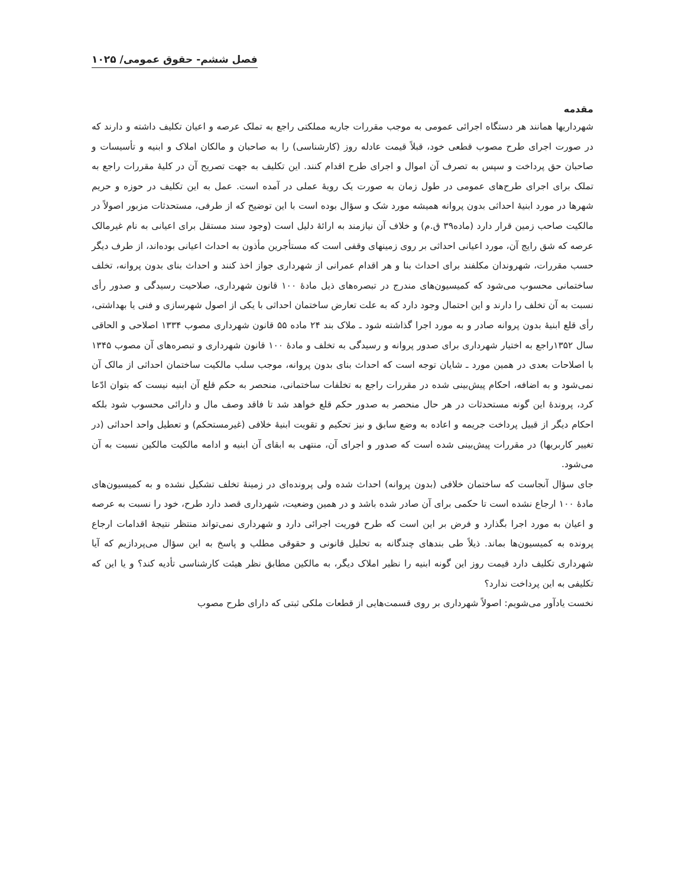فصل ششم- حقوق عمومی/ ۱۰۲۵
مقدمه
شهرداریها همانند هر دستگاه اجرائی عمومی به موجب مقررات جاریه مملکتی راجع به تملک عرصه و اعیان تکلیف داشته و دارند که در صورت اجرای طرح مصوب قطعی خود، قبلاً قیمت عادله روز (کارشناسی) را به صاحبان و مالکان املاک و ابنیه و تأسیسات و صاحبان حق پرداخت و سپس به تصرف آن اموال و اجرای طرح اقدام کنند. این تکلیف به جهت تصریح آن در کلیهٔ مقررات راجع به تملک برای اجرای طرح‌های عمومی در طول زمان به صورت یک رویهٔ عملی در آمده است. عمل به این تکلیف در حوزه و حریم شهرها در مورد ابنیهٔ احداثی بدون پروانه همیشه مورد شک و سؤال بوده است با این توضیح که از طرفی، مستحدثات مزبور اصولاً در مالکیت صاحب زمین قرار دارد (ماده۳۹ ق.م) و خلاف آن نیازمند به ارائهٔ دلیل است (وجود سند مستقل برای اعیانی به نام غیرمالک عرصه که شق رایج آن، مورد اعیانی احداثی بر روی زمینهای وقفی است که مستأجرین مأذون به احداث اعیانی بوده‌اند، از طرف دیگر حسب مقررات، شهروندان مکلفند برای احداث بنا و هر اقدام عمرانی از شهرداری جواز اخذ کنند و احداث بنای بدون پروانه، تخلف ساختمانی محسوب می‌شود که کمیسیون‌های مندرج در تبصره‌های ذیل مادهٔ ۱۰۰ قانون شهرداری، صلاحیت رسیدگی و صدور رأی نسبت به آن تخلف را دارند و این احتمال وجود دارد که به علت تعارض ساختمان احداثی با یکی از اصول شهرسازی و فنی یا بهداشتی، رأی قلع ابنیهٔ بدون پروانه صادر و به مورد اجرا گذاشته شود ـ ملاک بند ۲۴ ماده ۵۵ قانون شهرداری مصوب ۱۳۳۴ اصلاحی و الحاقی سال ۱۳۵۲راجع به اختیار شهرداری برای صدور پروانه و رسیدگی به تخلف و مادهٔ ۱۰۰ قانون شهرداری و تبصره‌های آن مصوب ۱۳۴۵ با اصلاحات بعدی در همین مورد ـ شایان توجه است که احداث بنای بدون پروانه، موجب سلب مالکیت ساختمان احداثی از مالک آن نمی‌شود و به اضافه، احکام پیش‌بینی شده در مقررات راجع به تخلفات ساختمانی، منحصر به حکم قلع آن ابنیه نیست که بتوان ادّعا کرد، پروندهٔ این گونه مستحدثات در هر حال منحصر به صدور حکم قلع خواهد شد تا فاقد وصف مال و دارائی محسوب شود بلکه احکام دیگر از قبیل پرداخت جریمه و اعاده به وضع سابق و نیز تحکیم و تقویت ابنیهٔ خلافی (غیرمستحکم) و تعطیل واحد احداثی (در تغییر کاربریها) در مقررات پیش‌بینی شده است که صدور و اجرای آن، منتهی به ابقای آن ابنیه و ادامه مالکیت مالکین نسبت به آن می‌شود.
جای سؤال آنجاست که ساختمان خلافی (بدون پروانه) احداث شده ولی پرونده‌ای در زمینهٔ تخلف تشکیل نشده و به کمیسیون‌های مادهٔ ۱۰۰ ارجاع نشده است تا حکمی برای آن صادر شده باشد و در همین وضعیت، شهرداری قصد دارد طرح، خود را نسبت به عرصه و اعیان به مورد اجرا بگذارد و فرض بر این است که طرح فوریت اجرائی دارد و شهرداری نمی‌تواند منتظر نتیجهٔ اقدامات ارجاع پرونده به کمیسیون‌ها بماند. ذیلاً طی بندهای چندگانه به تحلیل قانونی و حقوقی مطلب و پاسخ به این سؤال می‌پردازیم که آیا شهرداری تکلیف دارد قیمت روز این گونه ابنیه را نظیر املاک دیگر، به مالکین مطابق نظر هیئت کارشناسی تأدیه کند؟ و یا این که تکلیفی به این پرداخت ندارد؟
نخست یادآور می‌شویم: اصولاً شهرداری بر روی قسمت‌هایی از قطعات ملکی ثبتی که دارای طرح مصوب